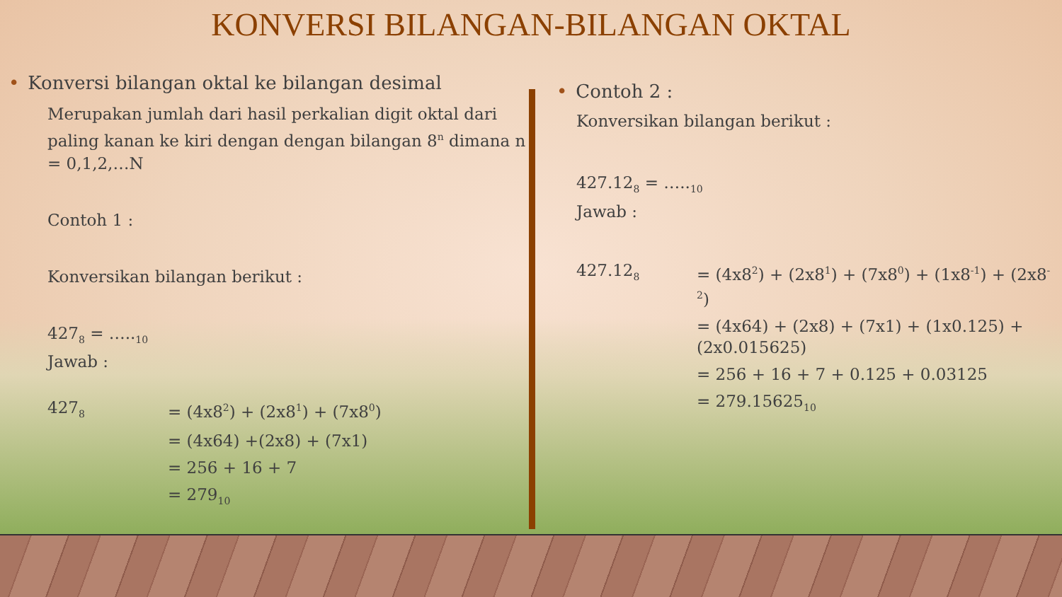KONVERSI BILANGAN-BILANGAN OKTAL
• Konversi bilangan oktal ke bilangan desimal
Merupakan jumlah dari hasil perkalian digit oktal dari paling kanan ke kiri dengan dengan bilangan 8<sup>n</sup> dimana n = 0,1,2,…N
Contoh 1 :
Konversikan bilangan berikut :
427<sub>8</sub> = …..<sub>10</sub>
Jawab :
| 427<sub>8</sub> | = (4x8<sup>2</sup>) + (2x8<sup>1</sup>) + (7x8<sup>0</sup>) |
| | = (4x64) +(2x8) + (7x1) |
| | = 256 + 16 + 7 |
| | = 279<sub>10</sub> |
• Contoh 2 :
Konversikan bilangan berikut :
427.12<sub>8</sub> = …..<sub>10</sub>
Jawab :
| 427.12<sub>8</sub> | = (4x8<sup>2</sup>) + (2x8<sup>1</sup>) + (7x8<sup>0</sup>) + (1x8<sup>-1</sup>) + (2x8<sup>-2</sup>) |
| | = (4x64) + (2x8) + (7x1) + (1x0.125) + (2x0.015625) |
| | = 256 + 16 + 7 + 0.125 + 0.03125 |
| | = 279.15625<sub>10</sub> |